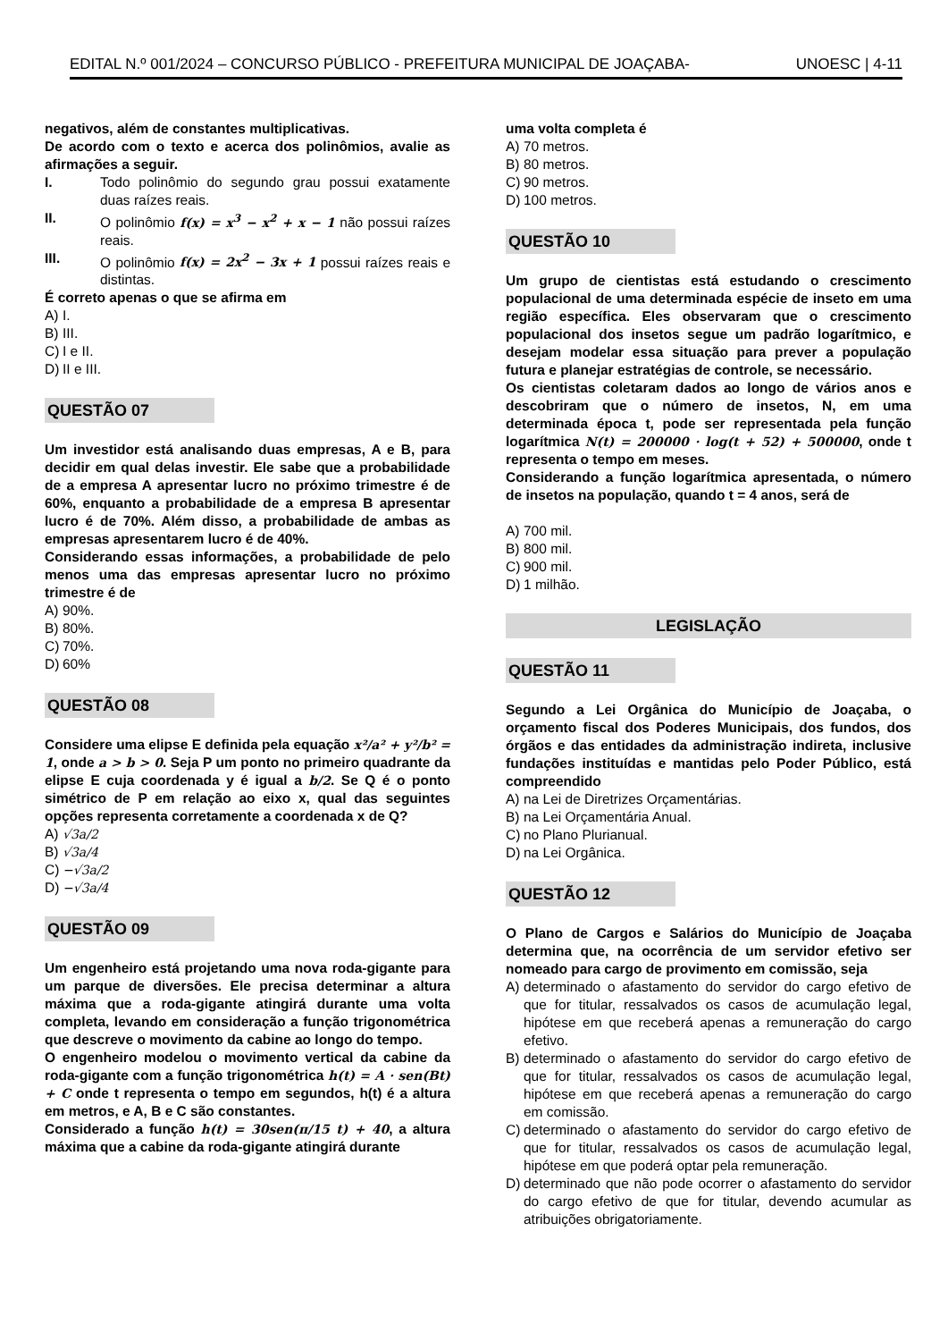EDITAL N.º 001/2024 – CONCURSO PÚBLICO - PREFEITURA MUNICIPAL DE JOAÇABA- UNOESC | 4-11
negativos, além de constantes multiplicativas.
De acordo com o texto e acerca dos polinômios, avalie as afirmações a seguir.
I. Todo polinômio do segundo grau possui exatamente duas raízes reais.
II. O polinômio f(x) = x<sup>3</sup> − x<sup>2</sup> + x − 1 não possui raízes reais.
III. O polinômio f(x) = 2x<sup>2</sup> − 3x + 1 possui raízes reais e distintas.
É correto apenas o que se afirma em
A) I.
B) III.
C) I e II.
D) II e III.
QUESTÃO 07
Um investidor está analisando duas empresas, A e B, para decidir em qual delas investir. Ele sabe que a probabilidade de a empresa A apresentar lucro no próximo trimestre é de 60%, enquanto a probabilidade de a empresa B apresentar lucro é de 70%. Além disso, a probabilidade de ambas as empresas apresentarem lucro é de 40%.
Considerando essas informações, a probabilidade de pelo menos uma das empresas apresentar lucro no próximo trimestre é de
A) 90%.
B) 80%.
C) 70%.
D) 60%
QUESTÃO 08
Considere uma elipse E definida pela equação x²/a² + y²/b² = 1, onde a > b > 0. Seja P um ponto no primeiro quadrante da elipse E cuja coordenada y é igual a b/2. Se Q é o ponto simétrico de P em relação ao eixo x, qual das seguintes opções representa corretamente a coordenada x de Q?
A) √3a/2
B) √3a/4
C) −√3a/2
D) −√3a/4
QUESTÃO 09
Um engenheiro está projetando uma nova roda-gigante para um parque de diversões. Ele precisa determinar a altura máxima que a roda-gigante atingirá durante uma volta completa, levando em consideração a função trigonométrica que descreve o movimento da cabine ao longo do tempo.
O engenheiro modelou o movimento vertical da cabine da roda-gigante com a função trigonométrica h(t) = A · sen(Bt) + C onde t representa o tempo em segundos, h(t) é a altura em metros, e A, B e C são constantes.
Considerado a função h(t) = 30sen(π/15 t) + 40, a altura máxima que a cabine da roda-gigante atingirá durante
uma volta completa é
A) 70 metros.
B) 80 metros.
C) 90 metros.
D) 100 metros.
QUESTÃO 10
Um grupo de cientistas está estudando o crescimento populacional de uma determinada espécie de inseto em uma região específica. Eles observaram que o crescimento populacional dos insetos segue um padrão logarítmico, e desejam modelar essa situação para prever a população futura e planejar estratégias de controle, se necessário.
Os cientistas coletaram dados ao longo de vários anos e descobriram que o número de insetos, N, em uma determinada época t, pode ser representada pela função logarítmica N(t) = 200000 · log(t + 52) + 500000, onde t representa o tempo em meses.
Considerando a função logarítmica apresentada, o número de insetos na população, quando t = 4 anos, será de
A) 700 mil.
B) 800 mil.
C) 900 mil.
D) 1 milhão.
LEGISLAÇÃO
QUESTÃO 11
Segundo a Lei Orgânica do Município de Joaçaba, o orçamento fiscal dos Poderes Municipais, dos fundos, dos órgãos e das entidades da administração indireta, inclusive fundações instituídas e mantidas pelo Poder Público, está compreendido
A) na Lei de Diretrizes Orçamentárias.
B) na Lei Orçamentária Anual.
C) no Plano Plurianual.
D) na Lei Orgânica.
QUESTÃO 12
O Plano de Cargos e Salários do Município de Joaçaba determina que, na ocorrência de um servidor efetivo ser nomeado para cargo de provimento em comissão, seja
A) determinado o afastamento do servidor do cargo efetivo de que for titular, ressalvados os casos de acumulação legal, hipótese em que receberá apenas a remuneração do cargo efetivo.
B) determinado o afastamento do servidor do cargo efetivo de que for titular, ressalvados os casos de acumulação legal, hipótese em que receberá apenas a remuneração do cargo em comissão.
C) determinado o afastamento do servidor do cargo efetivo de que for titular, ressalvados os casos de acumulação legal, hipótese em que poderá optar pela remuneração.
D) determinado que não pode ocorrer o afastamento do servidor do cargo efetivo de que for titular, devendo acumular as atribuições obrigatoriamente.